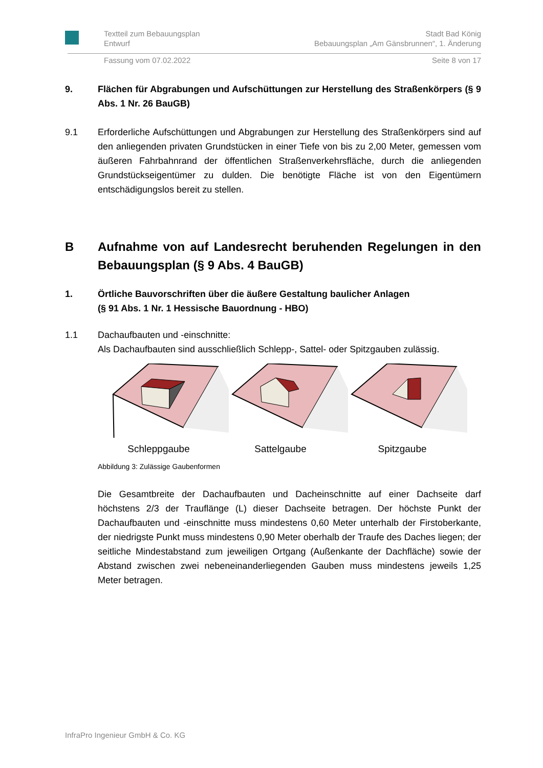Textteil zum Bebauungsplan
Entwurf Stadt Bad König
Bebauungsplan „Am Gänsbrunnen“, 1. Änderung
Fassung vom 07.02.2022 Seite 8 von 17
9. Flächen für Abgrabungen und Aufschüttungen zur Herstellung des Straßenkörpers (§ 9 Abs. 1 Nr. 26 BauGB)
9.1 Erforderliche Aufschüttungen und Abgrabungen zur Herstellung des Straßenkörpers sind auf den anliegenden privaten Grundstücken in einer Tiefe von bis zu 2,00 Meter, gemessen vom äußeren Fahrbahnrand der öffentlichen Straßenverkehrsfläche, durch die anliegenden Grundstückseigentümer zu dulden. Die benötigte Fläche ist von den Eigentümern entschädigungslos bereit zu stellen.
B Aufnahme von auf Landesrecht beruhenden Regelungen in den Bebauungsplan (§ 9 Abs. 4 BauGB)
1. Örtliche Bauvorschriften über die äußere Gestaltung baulicher Anlagen
(§ 91 Abs. 1 Nr. 1 Hessische Bauordnung - HBO)
1.1 Dachaufbauten und -einschnitte:
Als Dachaufbauten sind ausschließlich Schlepp-, Sattel- oder Spitzgauben zulässig.
Schleppgaube Sattelgaube Spitzgaube
Abbildung 3: Zulässige Gaubenformen
Die Gesamtbreite der Dachaufbauten und Dacheinschnitte auf einer Dachseite darf höchstens 2/3 der Trauflänge (L) dieser Dachseite betragen. Der höchste Punkt der Dachaufbauten und -einschnitte muss mindestens 0,60 Meter unterhalb der Firstoberkante, der niedrigste Punkt muss mindestens 0,90 Meter oberhalb der Traufe des Daches liegen; der seitliche Mindestabstand zum jeweiligen Ortgang (Außenkante der Dachfläche) sowie der Abstand zwischen zwei nebeneinanderliegenden Gauben muss mindestens jeweils 1,25 Meter betragen.
InfraPro Ingenieur GmbH & Co. KG